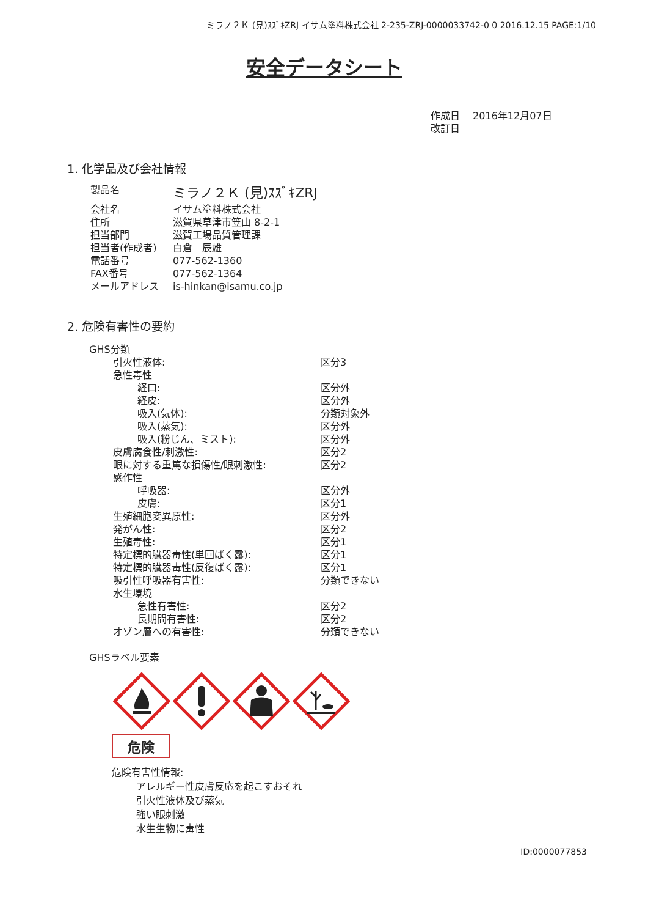ミラノ２Ｋ (見)ｽｽﾞｷZRJ イサム塗料株式会社 2-235-ZRJ-0000033742-0 0 2016.12.15 PAGE:1/10
安全データシート
作成日　 2016年12月07日
改訂日
1. 化学品及び会社情報
| 製品名 | ミラノ２Ｋ (見)ｽｽﾞｷZRJ |
| 会社名 | イサム塗料株式会社 |
| 住所 | 滋賀県草津市笠山 8-2-1 |
| 担当部門 | 滋賀工場品質管理課 |
| 担当者(作成者) | 白倉 辰雄 |
| 電話番号 | 077-562-1360 |
| FAX番号 | 077-562-1364 |
| メールアドレス | is-hinkan@isamu.co.jp |
2. 危険有害性の要約
GHS分類
| 引火性液体: | 区分3 |
| 急性毒性 | |
| 経口: | 区分外 |
| 経皮: | 区分外 |
| 吸入(気体): | 分類対象外 |
| 吸入(蒸気): | 区分外 |
| 吸入(粉じん、ミスト): | 区分外 |
| 皮膚腐食性/刺激性: | 区分2 |
| 眼に対する重篤な損傷性/眼刺激性: | 区分2 |
| 感作性 | |
| 呼吸器: | 区分外 |
| 皮膚: | 区分1 |
| 生殖細胞変異原性: | 区分外 |
| 発がん性: | 区分2 |
| 生殖毒性: | 区分1 |
| 特定標的臓器毒性(単回ばく露): | 区分1 |
| 特定標的臓器毒性(反復ばく露): | 区分1 |
| 吸引性呼吸器有害性: | 分類できない |
| 水生環境 | |
| 急性有害性: | 区分2 |
| 長期間有害性: | 区分2 |
| オゾン層への有害性: | 分類できない |
GHSラベル要素
危険
危険有害性情報:
アレルギー性皮膚反応を起こすおそれ
引火性液体及び蒸気
強い眼刺激
水生生物に毒性
ID:0000077853